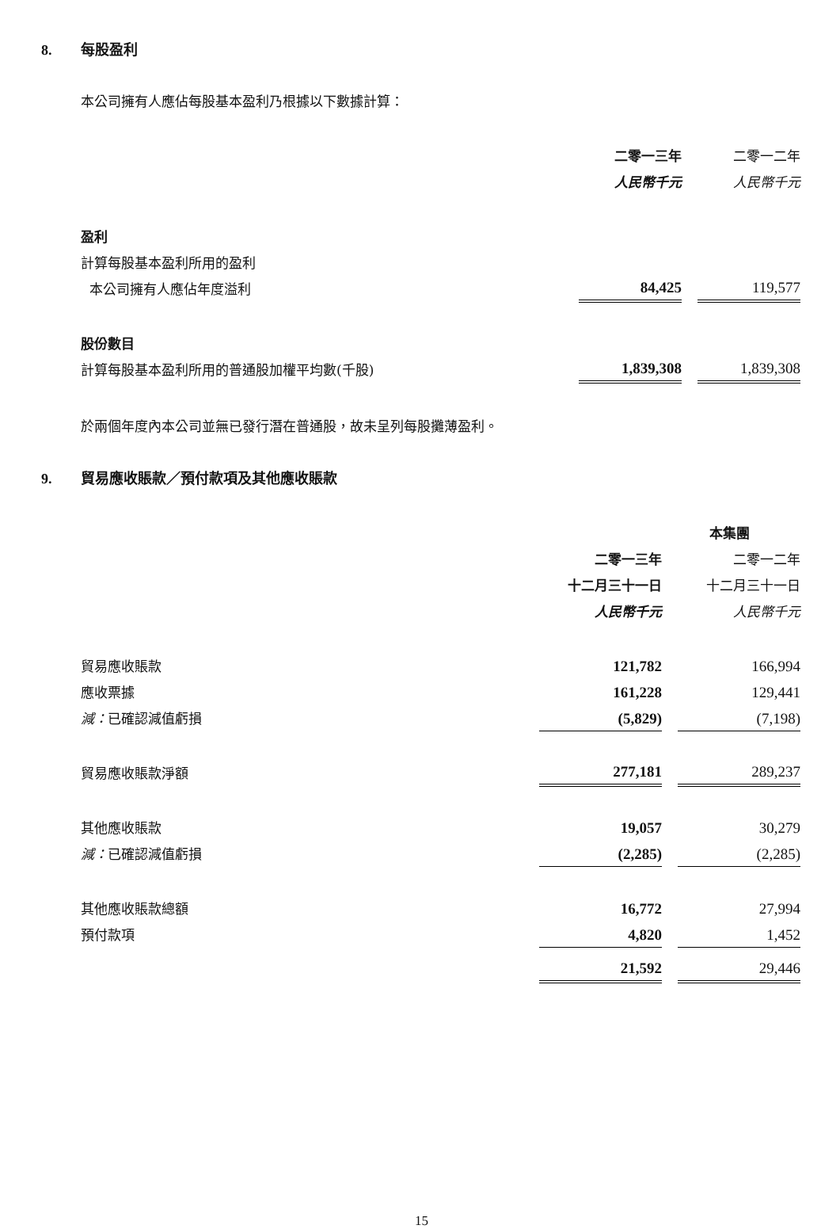8. 每股盈利
本公司擁有人應佔每股基本盈利乃根據以下數據計算：
| | 二零一三年 | | 二零一二年 |
| | 人民幣千元 | | 人民幣千元 |
| 盈利 | | | |
| 計算每股基本盈利所用的盈利 | | | |
| 本公司擁有人應佔年度溢利 | 84,425 | | 119,577 |
| 股份數目 | | | |
| 計算每股基本盈利所用的普通股加權平均數(千股) | 1,839,308 | | 1,839,308 |
於兩個年度內本公司並無已發行潛在普通股，故未呈列每股攤薄盈利。
9. 貿易應收賬款／預付款項及其他應收賬款
| | 本集團 | | |
| | 二零一三年 | | 二零一二年 |
| | 十二月三十一日 | | 十二月三十一日 |
| | 人民幣千元 | | 人民幣千元 |
| 貿易應收賬款 | 121,782 | | 166,994 |
| 應收票據 | 161,228 | | 129,441 |
| 減： 已確認減值虧損 | (5,829) | | (7,198) |
| 貿易應收賬款淨額 | 277,181 | | 289,237 |
| 其他應收賬款 | 19,057 | | 30,279 |
| 減： 已確認減值虧損 | (2,285) | | (2,285) |
| 其他應收賬款總額 | 16,772 | | 27,994 |
| 預付款項 | 4,820 | | 1,452 |
| | 21,592 | | 29,446 |
15